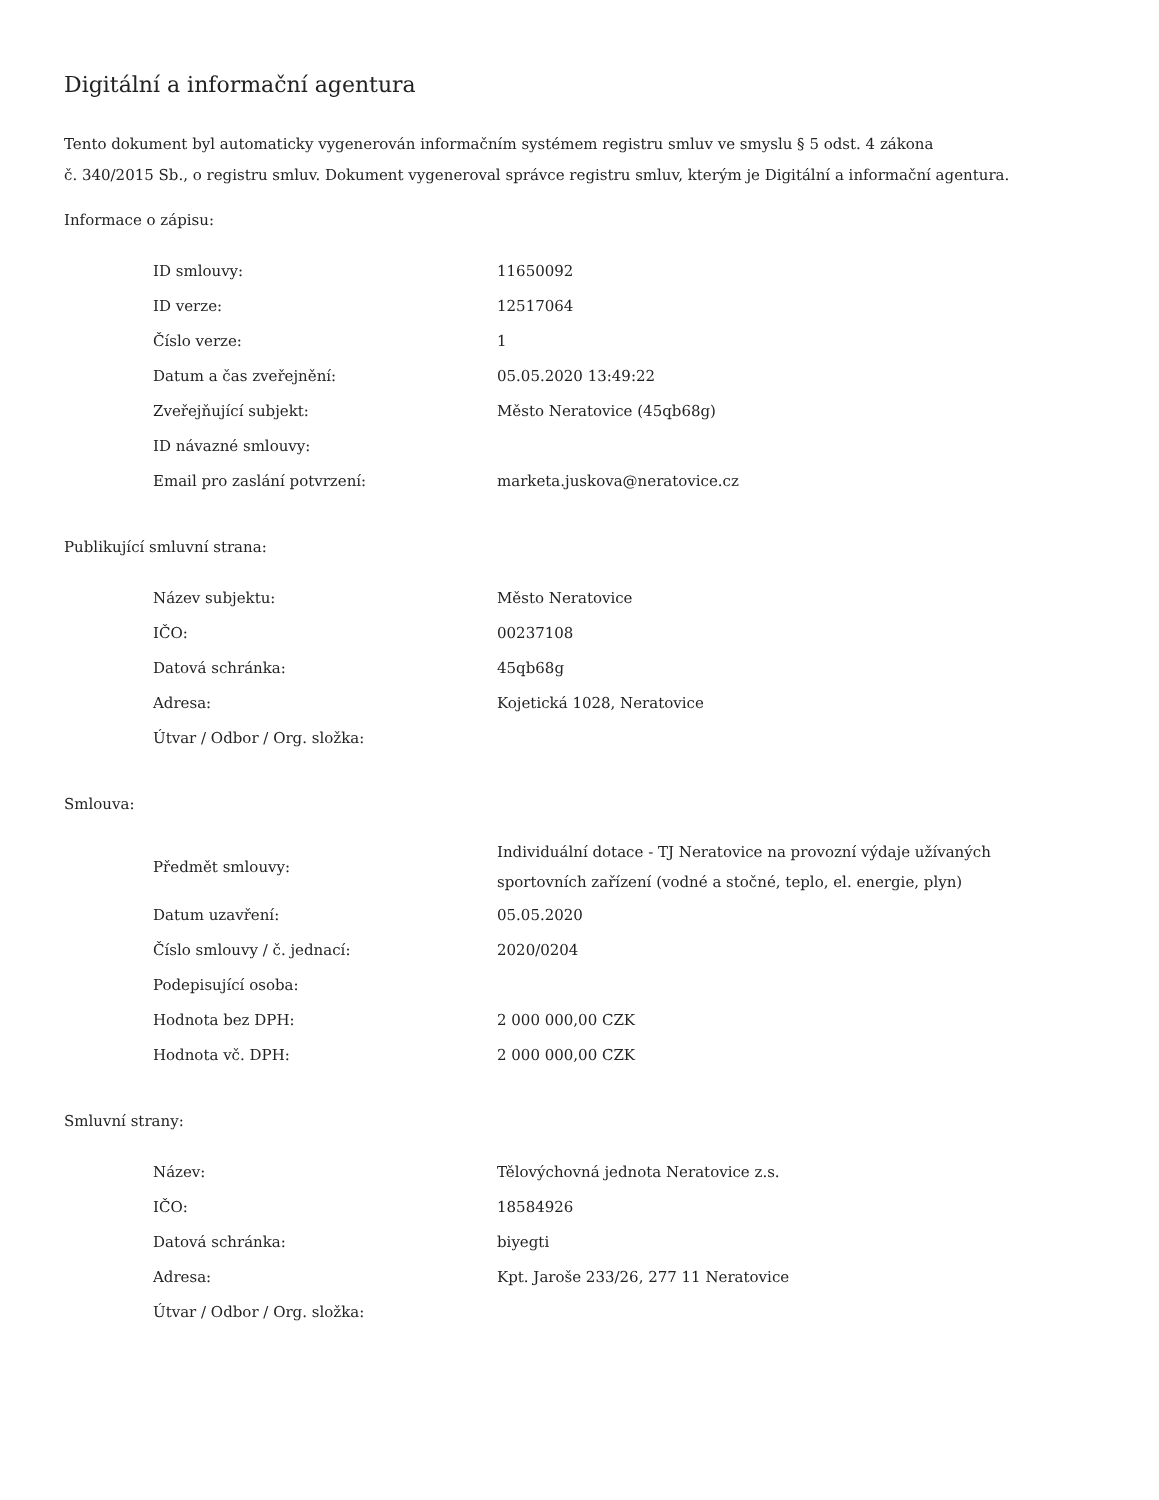Digitální a informační agentura
Tento dokument byl automaticky vygenerován informačním systémem registru smluv ve smyslu § 5 odst. 4 zákona
č. 340/2015 Sb., o registru smluv. Dokument vygeneroval správce registru smluv, kterým je Digitální a informační agentura.
Informace o zápisu:
| ID smlouvy: | 11650092 |
| ID verze: | 12517064 |
| Číslo verze: | 1 |
| Datum a čas zveřejnění: | 05.05.2020 13:49:22 |
| Zveřejňující subjekt: | Město Neratovice (45qb68g) |
| ID návazné smlouvy: | |
| Email pro zaslání potvrzení: | marketa.juskova@neratovice.cz |
Publikující smluvní strana:
| Název subjektu: | Město Neratovice |
| IČO: | 00237108 |
| Datová schránka: | 45qb68g |
| Adresa: | Kojetická 1028, Neratovice |
| Útvar / Odbor / Org. složka: | |
Smlouva:
| Předmět smlouvy: | Individuální dotace - TJ Neratovice na provozní výdaje užívaných sportovních zařízení (vodné a stočné, teplo, el. energie, plyn) |
| Datum uzavření: | 05.05.2020 |
| Číslo smlouvy / č. jednací: | 2020/0204 |
| Podepisující osoba: | |
| Hodnota bez DPH: | 2 000 000,00 CZK |
| Hodnota vč. DPH: | 2 000 000,00 CZK |
Smluvní strany:
| Název: | Tělovýchovná jednota Neratovice z.s. |
| IČO: | 18584926 |
| Datová schránka: | biyegti |
| Adresa: | Kpt. Jaroše 233/26, 277 11 Neratovice |
| Útvar / Odbor / Org. složka: | |